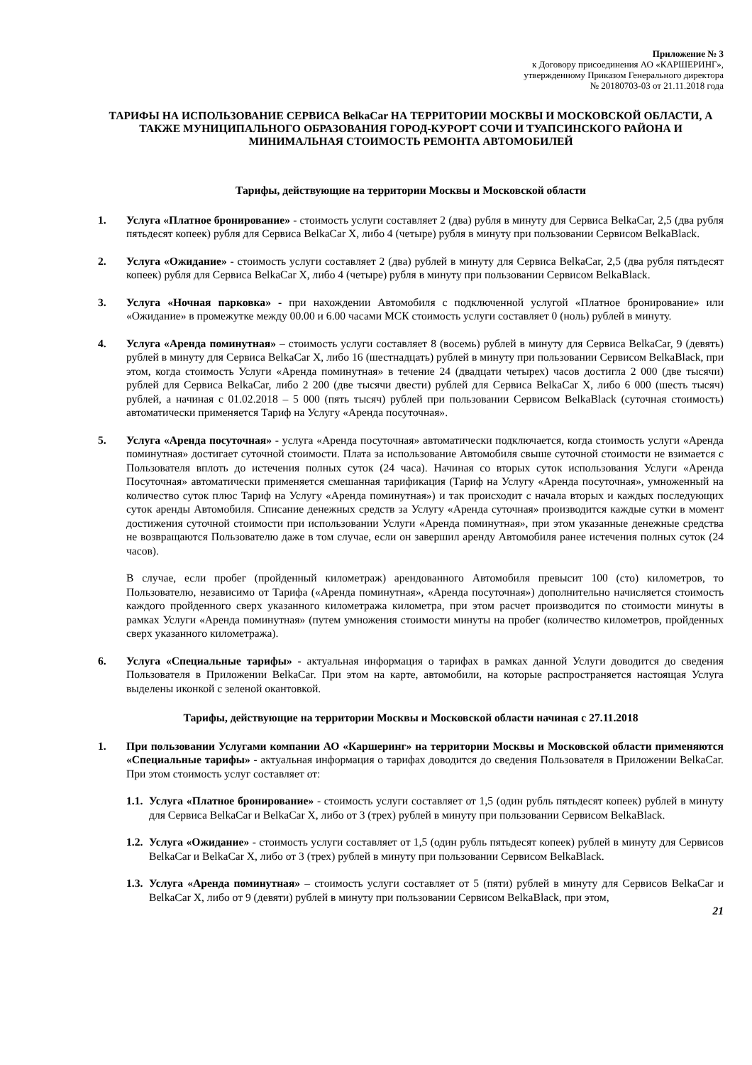Приложение № 3
к Договору присоединения АО «КАРШЕРИНГ»,
утвержденному Приказом Генерального директора
№ 20180703-03 от 21.11.2018 года
ТАРИФЫ НА ИСПОЛЬЗОВАНИЕ СЕРВИСА BelkaCar НА ТЕРРИТОРИИ МОСКВЫ И МОСКОВСКОЙ ОБЛАСТИ, А ТАКЖЕ МУНИЦИПАЛЬНОГО ОБРАЗОВАНИЯ ГОРОД-КУРОРТ СОЧИ И ТУАПСИНСКОГО РАЙОНА И МИНИМАЛЬНАЯ СТОИМОСТЬ РЕМОНТА АВТОМОБИЛЕЙ
Тарифы, действующие на территории Москвы и Московской области
1. Услуга «Платное бронирование» - стоимость услуги составляет 2 (два) рубля в минуту для Сервиса BelkaCar, 2,5 (два рубля пятьдесят копеек) рубля для Сервиса BelkaCar X, либо 4 (четыре) рубля в минуту при пользовании Сервисом BelkaBlack.
2. Услуга «Ожидание» - стоимость услуги составляет 2 (два) рублей в минуту для Сервиса BelkaCar, 2,5 (два рубля пятьдесят копеек) рубля для Сервиса BelkaCar X, либо 4 (четыре) рубля в минуту при пользовании Сервисом BelkaBlack.
3. Услуга «Ночная парковка» - при нахождении Автомобиля с подключенной услугой «Платное бронирование» или «Ожидание» в промежутке между 00.00 и 6.00 часами МСК стоимость услуги составляет 0 (ноль) рублей в минуту.
4. Услуга «Аренда поминутная» – стоимость услуги составляет 8 (восемь) рублей в минуту для Сервиса BelkaCar, 9 (девять) рублей в минуту для Сервиса BelkaCar X, либо 16 (шестнадцать) рублей в минуту при пользовании Сервисом BelkaBlack, при этом, когда стоимость Услуги «Аренда поминутная» в течение 24 (двадцати четырех) часов достигла 2 000 (две тысячи) рублей для Сервиса BelkaCar, либо 2 200 (две тысячи двести) рублей для Сервиса BelkaCar X, либо 6 000 (шесть тысяч) рублей, а начиная с 01.02.2018 – 5 000 (пять тысяч) рублей при пользовании Сервисом BelkaBlack (суточная стоимость) автоматически применяется Тариф на Услугу «Аренда посуточная».
5. Услуга «Аренда посуточная» - услуга «Аренда посуточная» автоматически подключается, когда стоимость услуги «Аренда поминутная» достигает суточной стоимости. Плата за использование Автомобиля свыше суточной стоимости не взимается с Пользователя вплоть до истечения полных суток (24 часа). Начиная со вторых суток использования Услуги «Аренда Посуточная» автоматически применяется смешанная тарификация (Тариф на Услугу «Аренда посуточная», умноженный на количество суток плюс Тариф на Услугу «Аренда поминутная») и так происходит с начала вторых и каждых последующих суток аренды Автомобиля. Списание денежных средств за Услугу «Аренда суточная» производится каждые сутки в момент достижения суточной стоимости при использовании Услуги «Аренда поминутная», при этом указанные денежные средства не возвращаются Пользователю даже в том случае, если он завершил аренду Автомобиля ранее истечения полных суток (24 часов).
В случае, если пробег (пройденный километраж) арендованного Автомобиля превысит 100 (сто) километров, то Пользователю, независимо от Тарифа («Аренда поминутная», «Аренда посуточная») дополнительно начисляется стоимость каждого пройденного сверх указанного километража километра, при этом расчет производится по стоимости минуты в рамках Услуги «Аренда поминутная» (путем умножения стоимости минуты на пробег (количество километров, пройденных сверх указанного километража).
6. Услуга «Специальные тарифы» - актуальная информация о тарифах в рамках данной Услуги доводится до сведения Пользователя в Приложении BelkaCar. При этом на карте, автомобили, на которые распространяется настоящая Услуга выделены иконкой с зеленой окантовкой.
Тарифы, действующие на территории Москвы и Московской области начиная с 27.11.2018
1. При пользовании Услугами компании АО «Каршеринг» на территории Москвы и Московской области применяются «Специальные тарифы» - актуальная информация о тарифах доводится до сведения Пользователя в Приложении BelkaCar. При этом стоимость услуг составляет от:
1.1. Услуга «Платное бронирование» - стоимость услуги составляет от 1,5 (один рубль пятьдесят копеек) рублей в минуту для Сервиса BelkaCar и BelkaCar X, либо от 3 (трех) рублей в минуту при пользовании Сервисом BelkaBlack.
1.2. Услуга «Ожидание» - стоимость услуги составляет от 1,5 (один рубль пятьдесят копеек) рублей в минуту для Сервисов BelkaCar и BelkaCar X, либо от 3 (трех) рублей в минуту при пользовании Сервисом BelkaBlack.
1.3. Услуга «Аренда поминутная» – стоимость услуги составляет от 5 (пяти) рублей в минуту для Сервисов BelkaCar и BelkaCar X, либо от 9 (девяти) рублей в минуту при пользовании Сервисом BelkaBlack, при этом,
21